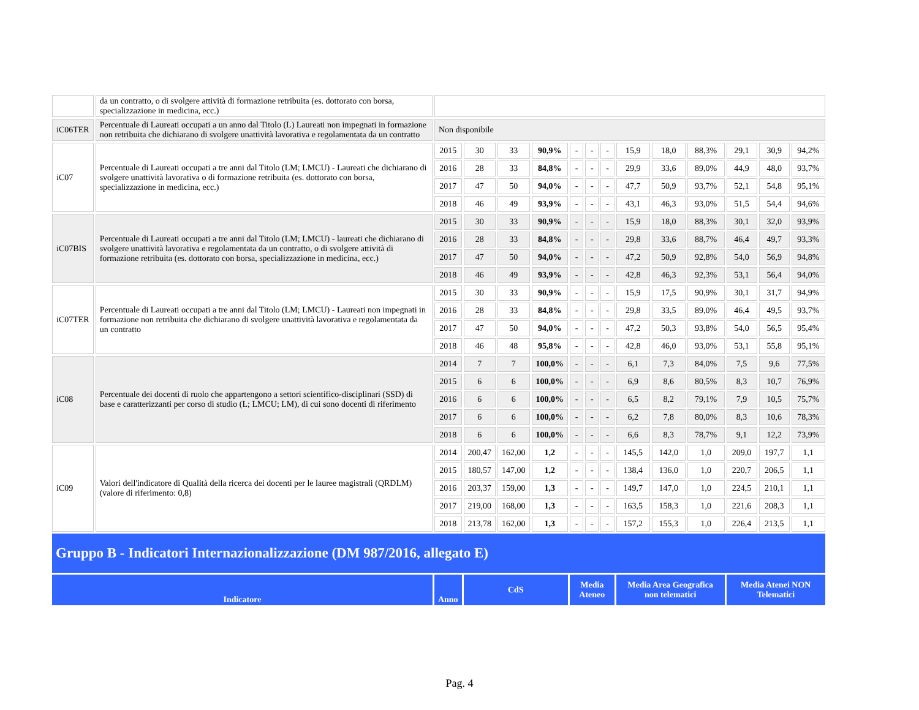| | da un contratto, o di svolgere attività di formazione retribuita (es. dottorato con borsa, specializzazione in medicina, ecc.) | | | | | | | | | | | | | |
| iC06TER | Percentuale di Laureati occupati a un anno dal Titolo (L) Laureati non impegnati in formazione non retribuita che dichiarano di svolgere unattività lavorativa e regolamentata da un contratto | Non disponibile | | | | | | | | | | | | |
| iC07 | Percentuale di Laureati occupati a tre anni dal Titolo (LM; LMCU) - Laureati che dichiarano di svolgere unattività lavorativa o di formazione retribuita (es. dottorato con borsa, specializzazione in medicina, ecc.) | 2015 | 30 | 33 | 90,9% | - | - | - | 15,9 | 18,0 | 88,3% | 29,1 | 30,9 | 94,2% |
| | | 2016 | 28 | 33 | 84,8% | - | - | - | 29,9 | 33,6 | 89,0% | 44,9 | 48,0 | 93,7% |
| | | 2017 | 47 | 50 | 94,0% | - | - | - | 47,7 | 50,9 | 93,7% | 52,1 | 54,8 | 95,1% |
| | | 2018 | 46 | 49 | 93,9% | - | - | - | 43,1 | 46,3 | 93,0% | 51,5 | 54,4 | 94,6% |
| iC07BIS | Percentuale di Laureati occupati a tre anni dal Titolo (LM; LMCU) - laureati che dichiarano di svolgere unattività lavorativa e regolamentata da un contratto, o di svolgere attività di formazione retribuita (es. dottorato con borsa, specializzazione in medicina, ecc.) | 2015 | 30 | 33 | 90,9% | - | - | - | 15,9 | 18,0 | 88,3% | 30,1 | 32,0 | 93,9% |
| | | 2016 | 28 | 33 | 84,8% | - | - | - | 29,8 | 33,6 | 88,7% | 46,4 | 49,7 | 93,3% |
| | | 2017 | 47 | 50 | 94,0% | - | - | - | 47,2 | 50,9 | 92,8% | 54,0 | 56,9 | 94,8% |
| | | 2018 | 46 | 49 | 93,9% | - | - | - | 42,8 | 46,3 | 92,3% | 53,1 | 56,4 | 94,0% |
| iC07TER | Percentuale di Laureati occupati a tre anni dal Titolo (LM; LMCU) - Laureati non impegnati in formazione non retribuita che dichiarano di svolgere unattività lavorativa e regolamentata da un contratto | 2015 | 30 | 33 | 90,9% | - | - | - | 15,9 | 17,5 | 90,9% | 30,1 | 31,7 | 94,9% |
| | | 2016 | 28 | 33 | 84,8% | - | - | - | 29,8 | 33,5 | 89,0% | 46,4 | 49,5 | 93,7% |
| | | 2017 | 47 | 50 | 94,0% | - | - | - | 47,2 | 50,3 | 93,8% | 54,0 | 56,5 | 95,4% |
| | | 2018 | 46 | 48 | 95,8% | - | - | - | 42,8 | 46,0 | 93,0% | 53,1 | 55,8 | 95,1% |
| iC08 | Percentuale dei docenti di ruolo che appartengono a settori scientifico-disciplinari (SSD) di base e caratterizzanti per corso di studio (L; LMCU; LM), di cui sono docenti di riferimento | 2014 | 7 | 7 | 100,0% | - | - | - | 6,1 | 7,3 | 84,0% | 7,5 | 9,6 | 77,5% |
| | | 2015 | 6 | 6 | 100,0% | - | - | - | 6,9 | 8,6 | 80,5% | 8,3 | 10,7 | 76,9% |
| | | 2016 | 6 | 6 | 100,0% | - | - | - | 6,5 | 8,2 | 79,1% | 7,9 | 10,5 | 75,7% |
| | | 2017 | 6 | 6 | 100,0% | - | - | - | 6,2 | 7,8 | 80,0% | 8,3 | 10,6 | 78,3% |
| | | 2018 | 6 | 6 | 100,0% | - | - | - | 6,6 | 8,3 | 78,7% | 9,1 | 12,2 | 73,9% |
| iC09 | Valori dell'indicatore di Qualità della ricerca dei docenti per le lauree magistrali (QRDLM) (valore di riferimento: 0,8) | 2014 | 200,47 | 162,00 | 1,2 | - | - | - | 145,5 | 142,0 | 1,0 | 209,0 | 197,7 | 1,1 |
| | | 2015 | 180,57 | 147,00 | 1,2 | - | - | - | 138,4 | 136,0 | 1,0 | 220,7 | 206,5 | 1,1 |
| | | 2016 | 203,37 | 159,00 | 1,3 | - | - | - | 149,7 | 147,0 | 1,0 | 224,5 | 210,1 | 1,1 |
| | | 2017 | 219,00 | 168,00 | 1,3 | - | - | - | 163,5 | 158,3 | 1,0 | 221,6 | 208,3 | 1,1 |
| | | 2018 | 213,78 | 162,00 | 1,3 | - | - | - | 157,2 | 155,3 | 1,0 | 226,4 | 213,5 | 1,1 |
| Gruppo B - Indicatori Internazionalizzazione (DM 987/2016, allegato E) | | | | | | | | | | | | | | |
| Indicatore | | Anno | CdS | | | Media Ateneo | | | Media Area Geografica non telematici | | | Media Atenei NON Telematici | | |
Pag. 4